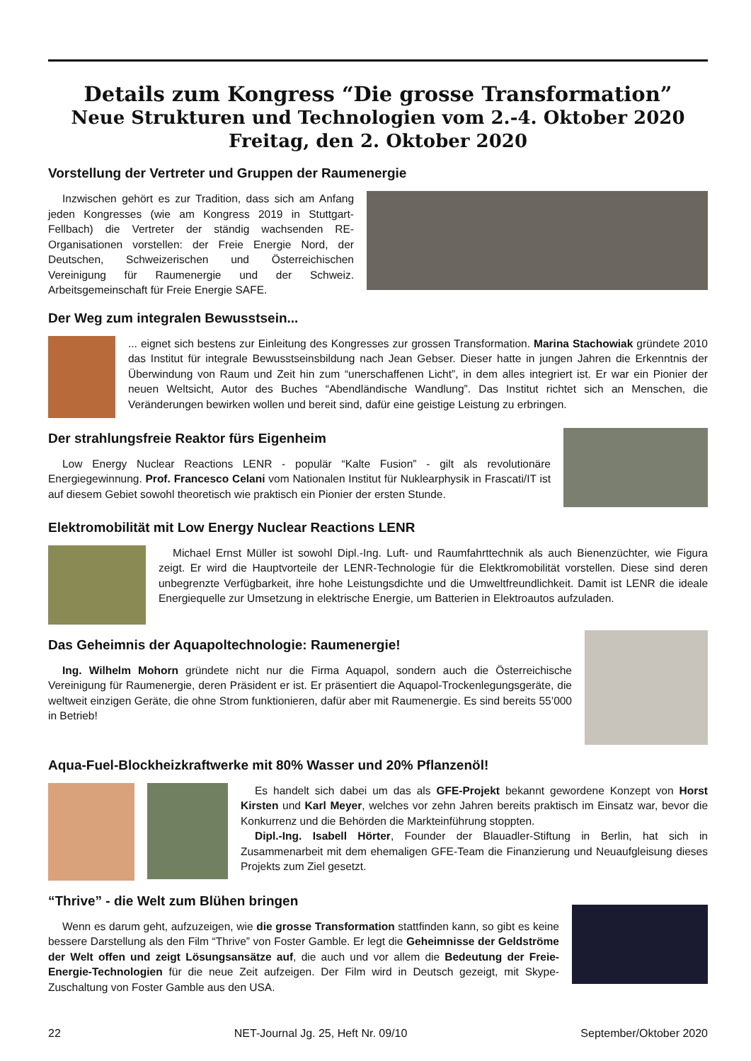Details zum Kongress “Die grosse Transformation”
Neue Strukturen und Technologien vom 2.-4. Oktober 2020
Freitag, den 2. Oktober 2020
Vorstellung der Vertreter und Gruppen der Raumenergie
Inzwischen gehört es zur Tradition, dass sich am Anfang jeden Kongresses (wie am Kongress 2019 in Stuttgart-Fellbach) die Vertreter der ständig wachsenden RE-Organisationen vorstellen: der Freie Energie Nord, der Deutschen, Schweizerischen und Österreichischen Vereinigung für Raumenergie und der Schweiz. Arbeitsgemeinschaft für Freie Energie SAFE.
Der Weg zum integralen Bewusstsein...
... eignet sich bestens zur Einleitung des Kongresses zur grossen Transformation. Marina Stachowiak gründete 2010 das Institut für integrale Bewusstseinsbildung nach Jean Gebser. Dieser hatte in jungen Jahren die Erkenntnis der Überwindung von Raum und Zeit hin zum “unerschaffenen Licht”, in dem alles integriert ist. Er war ein Pionier der neuen Weltsicht, Autor des Buches “Abendländische Wandlung”. Das Institut richtet sich an Menschen, die Veränderungen bewirken wollen und bereit sind, dafür eine geistige Leistung zu erbringen.
Der strahlungsfreie Reaktor fürs Eigenheim
Low Energy Nuclear Reactions LENR - populär “Kalte Fusion” - gilt als revolutionäre Energiegewinnung. Prof. Francesco Celani vom Nationalen Institut für Nuklearphysik in Frascati/IT ist auf diesem Gebiet sowohl theoretisch wie praktisch ein Pionier der ersten Stunde.
Elektromobilität mit Low Energy Nuclear Reactions LENR
Michael Ernst Müller ist sowohl Dipl.-Ing. Luft- und Raumfahrttechnik als auch Bienenzüchter, wie Figura zeigt. Er wird die Hauptvorteile der LENR-Technologie für die Elektkromobilität vorstellen. Diese sind deren unbegrenzte Verfügbarkeit, ihre hohe Leistungsdichte und die Umweltfreundlichkeit. Damit ist LENR die ideale Energiequelle zur Umsetzung in elektrische Energie, um Batterien in Elektroautos aufzuladen.
Das Geheimnis der Aquapoltechnologie: Raumenergie!
Ing. Wilhelm Mohorn gründete nicht nur die Firma Aquapol, sondern auch die Österreichische Vereinigung für Raumenergie, deren Präsident er ist. Er präsentiert die Aquapol-Trockenlegungsgeräte, die weltweit einzigen Geräte, die ohne Strom funktionieren, dafür aber mit Raumenergie. Es sind bereits 55’000 in Betrieb!
Aqua-Fuel-Blockheizkraftwerke mit 80% Wasser und 20% Pflanzenöl!
Es handelt sich dabei um das als GFE-Projekt bekannt gewordene Konzept von Horst Kirsten und Karl Meyer, welches vor zehn Jahren bereits praktisch im Einsatz war, bevor die Konkurrenz und die Behörden die Markteinführung stoppten.
Dipl.-Ing. Isabell Hörter, Founder der Blauadler-Stiftung in Berlin, hat sich in Zusammenarbeit mit dem ehemaligen GFE-Team die Finanzierung und Neuaufgleisung dieses Projekts zum Ziel gesetzt.
“Thrive” - die Welt zum Blühen bringen
Wenn es darum geht, aufzuzeigen, wie die grosse Transformation stattfinden kann, so gibt es keine bessere Darstellung als den Film “Thrive” von Foster Gamble. Er legt die Geheimnisse der Geldströme der Welt offen und zeigt Lösungsansätze auf, die auch und vor allem die Bedeutung der Freie-Energie-Technologien für die neue Zeit aufzeigen. Der Film wird in Deutsch gezeigt, mit Skype-Zuschaltung von Foster Gamble aus den USA.
22 NET-Journal Jg. 25, Heft Nr. 09/10 September/Oktober 2020